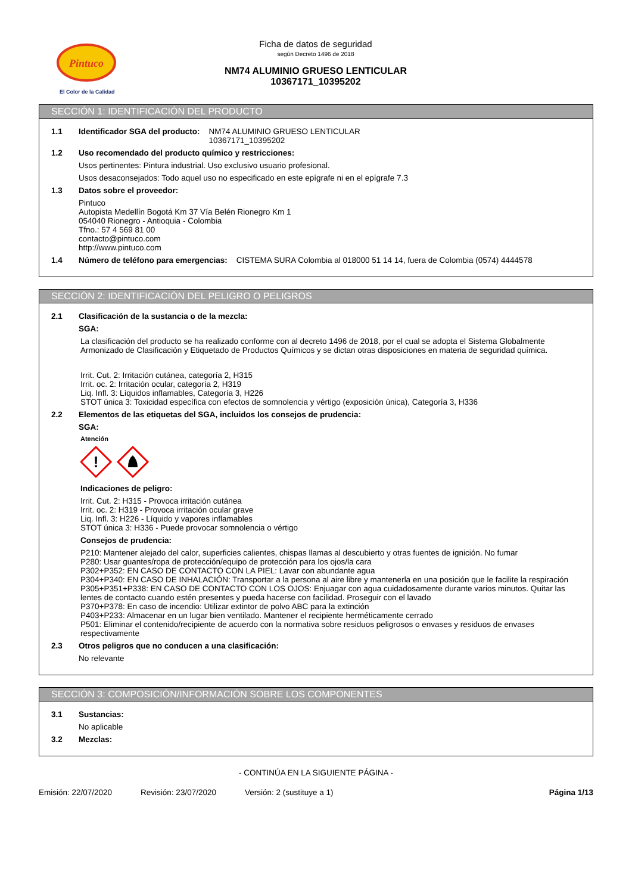Pintuco
El Color de la Calidad
Ficha de datos de seguridad
según Decreto 1496 de 2018
NM74 ALUMINIO GRUESO LENTICULAR
10367171_10395202
SECCIÓN 1: IDENTIFICACIÓN DEL PRODUCTO
1.1 Identificador SGA del producto: NM74 ALUMINIO GRUESO LENTICULAR
10367171_10395202
1.2 Uso recomendado del producto químico y restricciones:
Usos pertinentes: Pintura industrial. Uso exclusivo usuario profesional.
Usos desaconsejados: Todo aquel uso no especificado en este epígrafe ni en el epígrafe 7.3
1.3 Datos sobre el proveedor:
Pintuco
Autopista Medellín Bogotá Km 37 Vía Belén Rionegro Km 1
054040 Rionegro - Antioquia - Colombia
Tfno.: 57 4 569 81 00
contacto@pintuco.com
http://www.pintuco.com
1.4 Número de teléfono para emergencias: CISTEMA SURA Colombia al 018000 51 14 14, fuera de Colombia (0574) 4444578
SECCIÓN 2: IDENTIFICACIÓN DEL PELIGRO O PELIGROS
2.1 Clasificación de la sustancia o de la mezcla:
SGA:
La clasificación del producto se ha realizado conforme con al decreto 1496 de 2018, por el cual se adopta el Sistema Globalmente Armonizado de Clasificación y Etiquetado de Productos Químicos y se dictan otras disposiciones en materia de seguridad química.
Irrit. Cut. 2: Irritación cutánea, categoría 2, H315
Irrit. oc. 2: Irritación ocular, categoría 2, H319
Liq. Infl. 3: Líquidos inflamables, Categoría 3, H226
STOT única 3: Toxicidad específica con efectos de somnolencia y vértigo (exposición única), Categoría 3, H336
2.2 Elementos de las etiquetas del SGA, incluidos los consejos de prudencia:
SGA:
Atención
!
Indicaciones de peligro:
Irrit. Cut. 2: H315 - Provoca irritación cutánea
Irrit. oc. 2: H319 - Provoca irritación ocular grave
Liq. Infl. 3: H226 - Líquido y vapores inflamables
STOT única 3: H336 - Puede provocar somnolencia o vértigo
Consejos de prudencia:
P210: Mantener alejado del calor, superficies calientes, chispas llamas al descubierto y otras fuentes de ignición. No fumar
P280: Usar guantes/ropa de protección/equipo de protección para los ojos/la cara
P302+P352: EN CASO DE CONTACTO CON LA PIEL: Lavar con abundante agua
P304+P340: EN CASO DE INHALACIÓN: Transportar a la persona al aire libre y mantenerla en una posición que le facilite la respiración
P305+P351+P338: EN CASO DE CONTACTO CON LOS OJOS: Enjuagar con agua cuidadosamente durante varios minutos. Quitar las lentes de contacto cuando estén presentes y pueda hacerse con facilidad. Proseguir con el lavado
P370+P378: En caso de incendio: Utilizar extintor de polvo ABC para la extinción
P403+P233: Almacenar en un lugar bien ventilado. Mantener el recipiente herméticamente cerrado
P501: Eliminar el contenido/recipiente de acuerdo con la normativa sobre residuos peligrosos o envases y residuos de envases respectivamente
2.3 Otros peligros que no conducen a una clasificación:
No relevante
SECCIÓN 3: COMPOSICIÓN/INFORMACIÓN SOBRE LOS COMPONENTES
3.1 Sustancias:
No aplicable
3.2 Mezclas:
- CONTINÚA EN LA SIGUIENTE PÁGINA -
Emisión: 22/07/2020 Revisión: 23/07/2020 Versión: 2 (sustituye a 1) Página 1/13